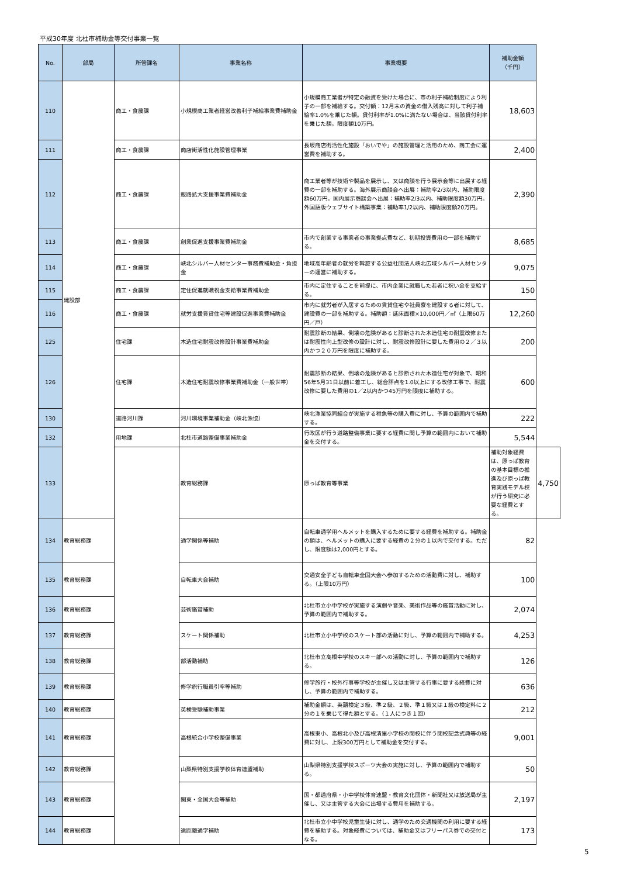平成30年度 北杜市補助金等交付事業一覧
| No. | 部局 | 所管課名 | 事業名称 | 事業概要 | 補助金額 （千円） | |
| --- | --- | --- | --- | --- | --- | --- |
| 110 | 建設部 | 商工・食農課 | 小規模商工業者経営改善利子補給事業費補助金 | 小規模商工業者が特定の融資を受けた場合に、市の利子補給制度により利子の一部を補給する。交付額：12月末の資金の借入残高に対して利子補給率1.0%を乗じた額。貸付利率が1.0%に満たない場合は、当該貸付利率を乗じた額。限度額10万円。 | 18,603 | |
| 111 | | 商工・食農課 | 商店街活性化施設管理事業 | 長坂商店街活性化施設「おいでや」の施設管理と活用のため、商工会に運営費を補助する。 | 2,400 | |
| 112 | | 商工・食農課 | 販路拡大支援事業費補助金 | 商工業者等が技術や製品を展示し、又は商談を行う展示会等に出展する経費の一部を補助する。海外展示商談会へ出展：補助率2/3以内、補助限度額60万円。国内展示商談会へ出展：補助率2/3以内、補助限度額30万円。外国語版ウェブサイト構築事業：補助率1/2以内、補助限度額20万円。 | 2,390 | |
| 113 | | 商工・食農課 | 創業促進支援事業費補助金 | 市内で創業する事業者の事業拠点費など、初期投資費用の一部を補助する。 | 8,685 | |
| 114 | | 商工・食農課 | 峡北シルバー人材センター事務費補助金・負担金 | 地域高年齢者の就労を斡旋する公益社団法人峡北広域シルバー人材センターの運営に補助する。 | 9,075 | |
| 115 | | 商工・食農課 | 定住促進就職祝金支給事業費補助金 | 市内に定住することを前提に、市内企業に就職した若者に祝い金を支給する。 | 150 | |
| 116 | | 商工・食農課 | 就労支援賃貸住宅等建設促進事業費補助金 | 市内に就労者が入居するための賃貸住宅や社員寮を建設する者に対して、建設費の一部を補助する。補助額：延床面積×10,000円／㎡（上限60万円／戸） | 12,260 | |
| 125 | | 住宅課 | 木造住宅耐震改修設計事業費補助金 | 耐震診断の結果、倒壊の危険があると診断された木造住宅の耐震改修または耐震性向上型改修の設計に対し、耐震改修設計に要した費用の２／３以内かつ２０万円を限度に補助する。 | 200 | |
| 126 | | 住宅課 | 木造住宅耐震改修事業費補助金（一般世帯） | 耐震診断の結果、倒壊の危険があると診断された木造住宅が対象で、昭和56年5月31日以前に着工し、総合評点を1.0以上にする改修工事で、耐震改修に要した費用の1／2以内かつ45万円を限度に補助する。 | 600 | |
| 130 | | 道路河川課 | 河川環境事業補助金（峡北漁協） | 峡北漁業協同組合が実施する稚魚等の購入費に対し、予算の範囲内で補助する。 | 222 | |
| 132 | | 用地課 | 北杜市道路整備事業補助金 | 行政区が行う道路整備事業に要する経費に関し予算の範囲内において補助金を交付する。 | 5,544 | |
| 133 | | | 教育総務課 | 原っぱ教育等事業 | 補助対象経費は、原っぱ教育の基本目標の推進及び原っぱ教育実践モデル校が行う研究に必要な経費とする。 | 4,750 |
| 134 | 教育総務課 | | 通学関係等補助 | 自転車通学用ヘルメットを購入するために要する経費を補助する。補助金の額は、ヘルメットの購入に要する経費の２分の１以内で交付する。ただし、限度額は2,000円とする。 | 82 | |
| 135 | 教育総務課 | | 自転車大会補助 | 交通安全子ども自転車全国大会へ参加するための活動費に対し、補助する。（上限10万円） | 100 | |
| 136 | 教育総務課 | | 芸術鑑賞補助 | 北杜市立小中学校が実施する演劇や音楽、美術作品等の鑑賞活動に対し、予算の範囲内で補助する。 | 2,074 | |
| 137 | 教育総務課 | | スケート関係補助 | 北杜市立小中学校のスケート部の活動に対し、予算の範囲内で補助する。 | 4,253 | |
| 138 | 教育総務課 | | 部活動補助 | 北杜市立高根中学校のスキー部への活動に対し、予算の範囲内で補助する。 | 126 | |
| 139 | 教育総務課 | | 修学旅行職員引率等補助 | 修学旅行・校外行事等学校が主催し又は主管する行事に要する経費に対し、予算の範囲内で補助する。 | 636 | |
| 140 | 教育総務課 | | 英検受験補助事業 | 補助金額は、英語検定３級、準２級、２級、準１級又は１級の検定料に２分の１を乗じて得た額とする。（１人につき１回） | 212 | |
| 141 | 教育総務課 | | 高根統合小学校整備事業 | 高根東小、高根北小及び高根清里小学校の閉校に伴う閉校記念式典等の経費に対し、上限300万円として補助金を交付する。 | 9,001 | |
| 142 | 教育総務課 | | 山梨県特別支援学校体育連盟補助 | 山梨県特別支援学校スポーツ大会の実施に対し、予算の範囲内で補助する。 | 50 | |
| 143 | 教育総務課 | | 関東・全国大会等補助 | 国・都道府県・小中学校体育連盟・教育文化団体・新聞社又は放送局が主催し、又は主管する大会に出場する費用を補助する。 | 2,197 | |
| 144 | 教育総務課 | | 遠距離通学補助 | 北杜市立小中学校児童生徒に対し、通学のため交通機関の利用に要する経費を補助する。対象経費については、補助金又はフリーパス券での交付となる。 | 173 | |
5